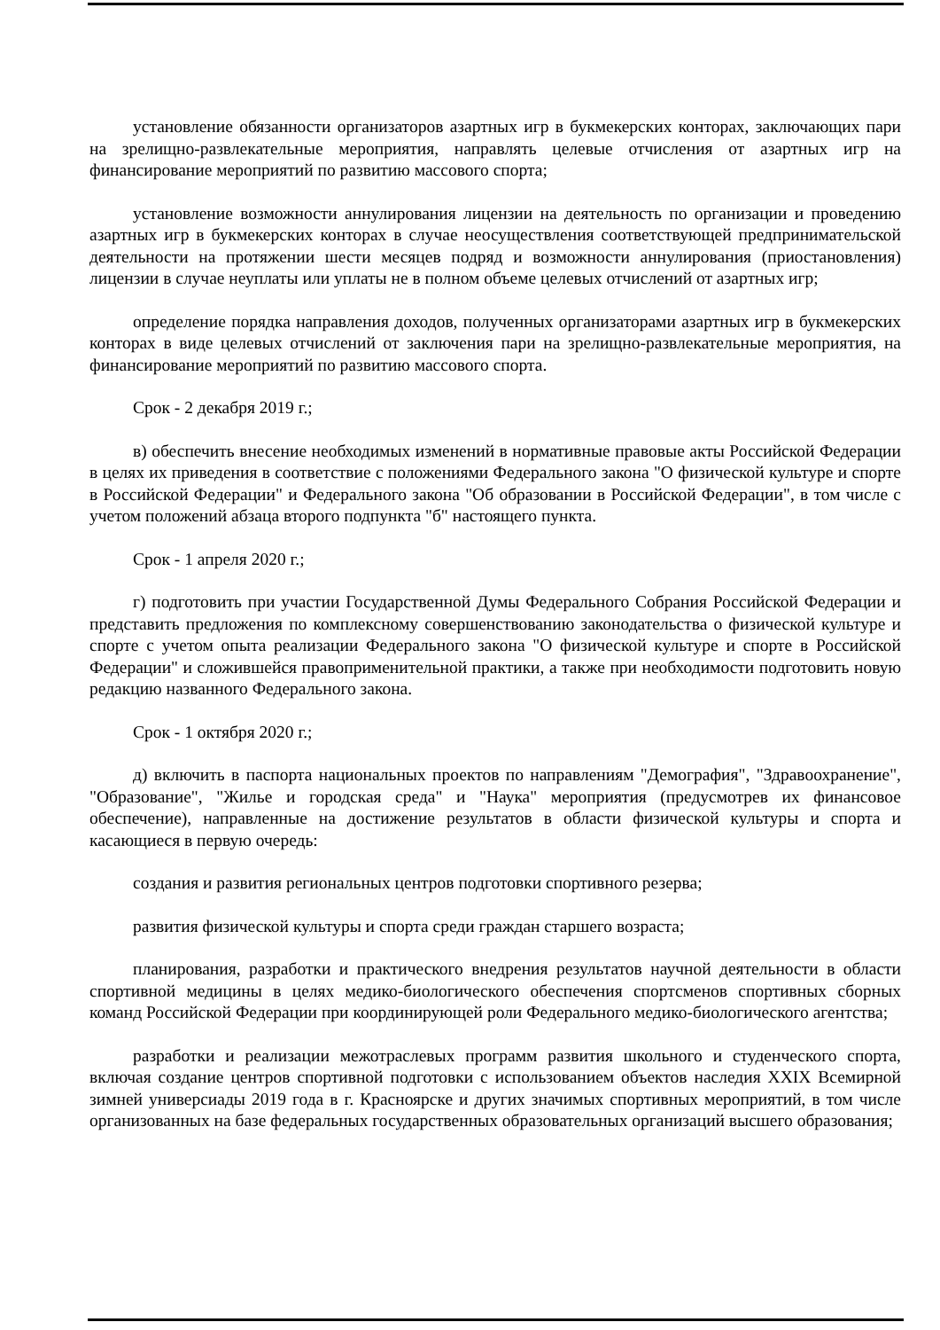установление обязанности организаторов азартных игр в букмекерских конторах, заключающих пари на зрелищно-развлекательные мероприятия, направлять целевые отчисления от азартных игр на финансирование мероприятий по развитию массового спорта;
установление возможности аннулирования лицензии на деятельность по организации и проведению азартных игр в букмекерских конторах в случае неосуществления соответствующей предпринимательской деятельности на протяжении шести месяцев подряд и возможности аннулирования (приостановления) лицензии в случае неуплаты или уплаты не в полном объеме целевых отчислений от азартных игр;
определение порядка направления доходов, полученных организаторами азартных игр в букмекерских конторах в виде целевых отчислений от заключения пари на зрелищно-развлекательные мероприятия, на финансирование мероприятий по развитию массового спорта.
Срок - 2 декабря 2019 г.;
в) обеспечить внесение необходимых изменений в нормативные правовые акты Российской Федерации в целях их приведения в соответствие с положениями Федерального закона "О физической культуре и спорте в Российской Федерации" и Федерального закона "Об образовании в Российской Федерации", в том числе с учетом положений абзаца второго подпункта "б" настоящего пункта.
Срок - 1 апреля 2020 г.;
г) подготовить при участии Государственной Думы Федерального Собрания Российской Федерации и представить предложения по комплексному совершенствованию законодательства о физической культуре и спорте с учетом опыта реализации Федерального закона "О физической культуре и спорте в Российской Федерации" и сложившейся правоприменительной практики, а также при необходимости подготовить новую редакцию названного Федерального закона.
Срок - 1 октября 2020 г.;
д) включить в паспорта национальных проектов по направлениям "Демография", "Здравоохранение", "Образование", "Жилье и городская среда" и "Наука" мероприятия (предусмотрев их финансовое обеспечение), направленные на достижение результатов в области физической культуры и спорта и касающиеся в первую очередь:
создания и развития региональных центров подготовки спортивного резерва;
развития физической культуры и спорта среди граждан старшего возраста;
планирования, разработки и практического внедрения результатов научной деятельности в области спортивной медицины в целях медико-биологического обеспечения спортсменов спортивных сборных команд Российской Федерации при координирующей роли Федерального медико-биологического агентства;
разработки и реализации межотраслевых программ развития школьного и студенческого спорта, включая создание центров спортивной подготовки с использованием объектов наследия XXIX Всемирной зимней универсиады 2019 года в г. Красноярске и других значимых спортивных мероприятий, в том числе организованных на базе федеральных государственных образовательных организаций высшего образования;